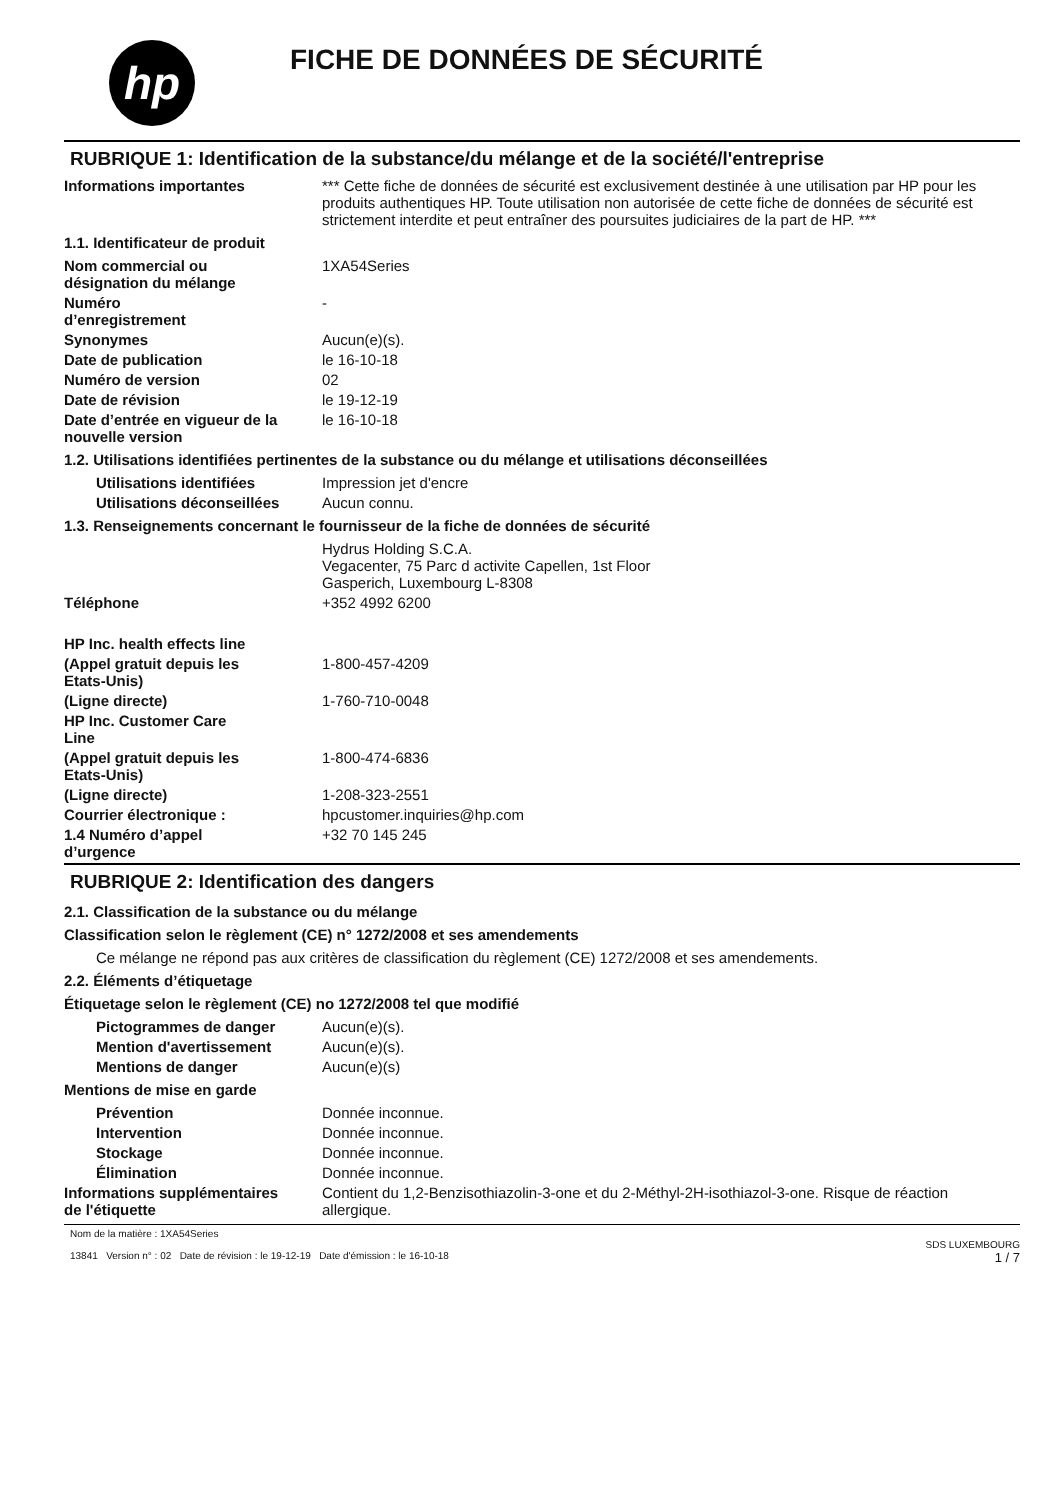hp
FICHE DE DONNÉES DE SÉCURITÉ
RUBRIQUE 1: Identification de la substance/du mélange et de la société/l'entreprise
Informations importantes *** Cette fiche de données de sécurité est exclusivement destinée à une utilisation par HP pour les produits authentiques HP. Toute utilisation non autorisée de cette fiche de données de sécurité est strictement interdite et peut entraîner des poursuites judiciaires de la part de HP. ***
1.1. Identificateur de produit
Nom commercial ou
désignation du mélange
1XA54Series
Numéro
d’enregistrement
-
Synonymes Aucun(e)(s).
Date de publication le 16-10-18
Numéro de version 02
Date de révision le 19-12-19
Date d’entrée en vigueur de la
nouvelle version
le 16-10-18
1.2. Utilisations identifiées pertinentes de la substance ou du mélange et utilisations déconseillées
Utilisations identifiées Impression jet d'encre
Utilisations déconseillées
Aucun connu.
1.3. Renseignements concernant le fournisseur de la fiche de données de sécurité
Hydrus Holding S.C.A.
Vegacenter, 75 Parc d activite Capellen, 1st Floor
Gasperich, Luxembourg L-8308
Téléphone +352 4992 6200
HP Inc. health effects line
(Appel gratuit depuis les
Etats-Unis)
1-800-457-4209
(Ligne directe) 1-760-710-0048
HP Inc. Customer Care
Line
(Appel gratuit depuis les
Etats-Unis)
1-800-474-6836
(Ligne directe) 1-208-323-2551
Courrier électronique : hpcustomer.inquiries@hp.com
1.4 Numéro d’appel
d’urgence
+32 70 145 245
RUBRIQUE 2: Identification des dangers
2.1. Classification de la substance ou du mélange
Classification selon le règlement (CE) n° 1272/2008 et ses amendements
Ce mélange ne répond pas aux critères de classification du règlement (CE) 1272/2008 et ses amendements.
2.2. Éléments d’étiquetage
Étiquetage selon le règlement (CE) no 1272/2008 tel que modifié
Pictogrammes de danger Aucun(e)(s).
Mention d'avertissement Aucun(e)(s).
Mentions de danger Aucun(e)(s)
Mentions de mise en garde
Prévention Donnée inconnue.
Intervention Donnée inconnue.
Stockage Donnée inconnue.
Élimination Donnée inconnue.
Informations supplémentaires
de l'étiquette
Contient du 1,2-Benzisothiazolin-3-one et du 2-Méthyl-2H-isothiazol-3-one. Risque de réaction allergique.
Nom de la matière : 1XA54Series
13841 Version n° : 02 Date de révision : le 19-12-19 Date d'émission : le 16-10-18
SDS LUXEMBOURG
1 / 7